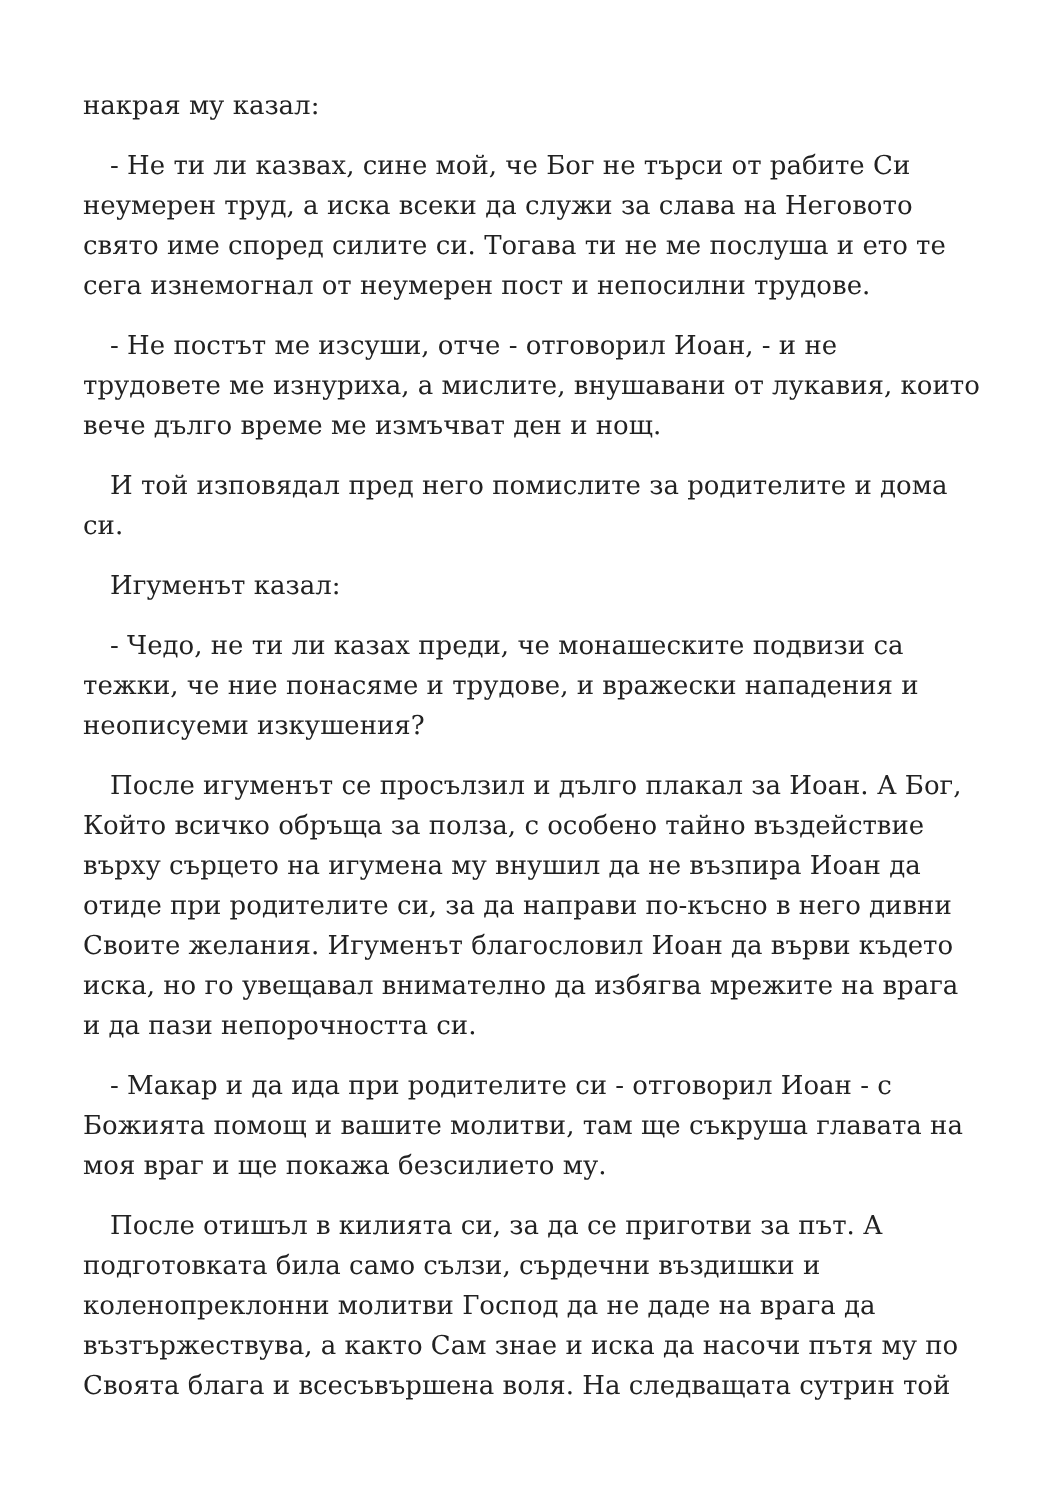накрая му казал:
- Не ти ли казвах, сине мой, че Бог не търси от рабите Си неумерен труд, а иска всеки да служи за слава на Неговото свято име според силите си. Тогава ти не ме послуша и ето те сега изнемогнал от неумерен пост и непосилни трудове.
- Не постът ме изсуши, отче - отговорил Иоан, - и не трудовете ме изнуриха, а мислите, внушавани от лукавия, които вече дълго време ме измъчват ден и нощ.
И той изповядал пред него помислите за родителите и дома си.
Игуменът казал:
- Чедо, не ти ли казах преди, че монашеските подвизи са тежки, че ние понасяме и трудове, и вражески нападения и неописуеми изкушения?
После игуменът се просълзил и дълго плакал за Иоан. А Бог, Който всичко обръща за полза, с особено тайно въздействие върху сърцето на игумена му внушил да не възпира Иоан да отиде при родителите си, за да направи по-късно в него дивни Своите желания. Игуменът благословил Иоан да върви където иска, но го увещавал внимателно да избягва мрежите на врага и да пази непорочността си.
- Макар и да ида при родителите си - отговорил Иоан - с Божията помощ и вашите молитви, там ще съкруша главата на моя враг и ще покажа безсилието му.
После отишъл в килията си, за да се приготви за път. А подготовката била само сълзи, сърдечни въздишки и коленопреклонни молитви Господ да не даде на врага да възтържествува, а както Сам знае и иска да насочи пътя му по Своята блага и всесъвършена воля. На следващата сутрин той